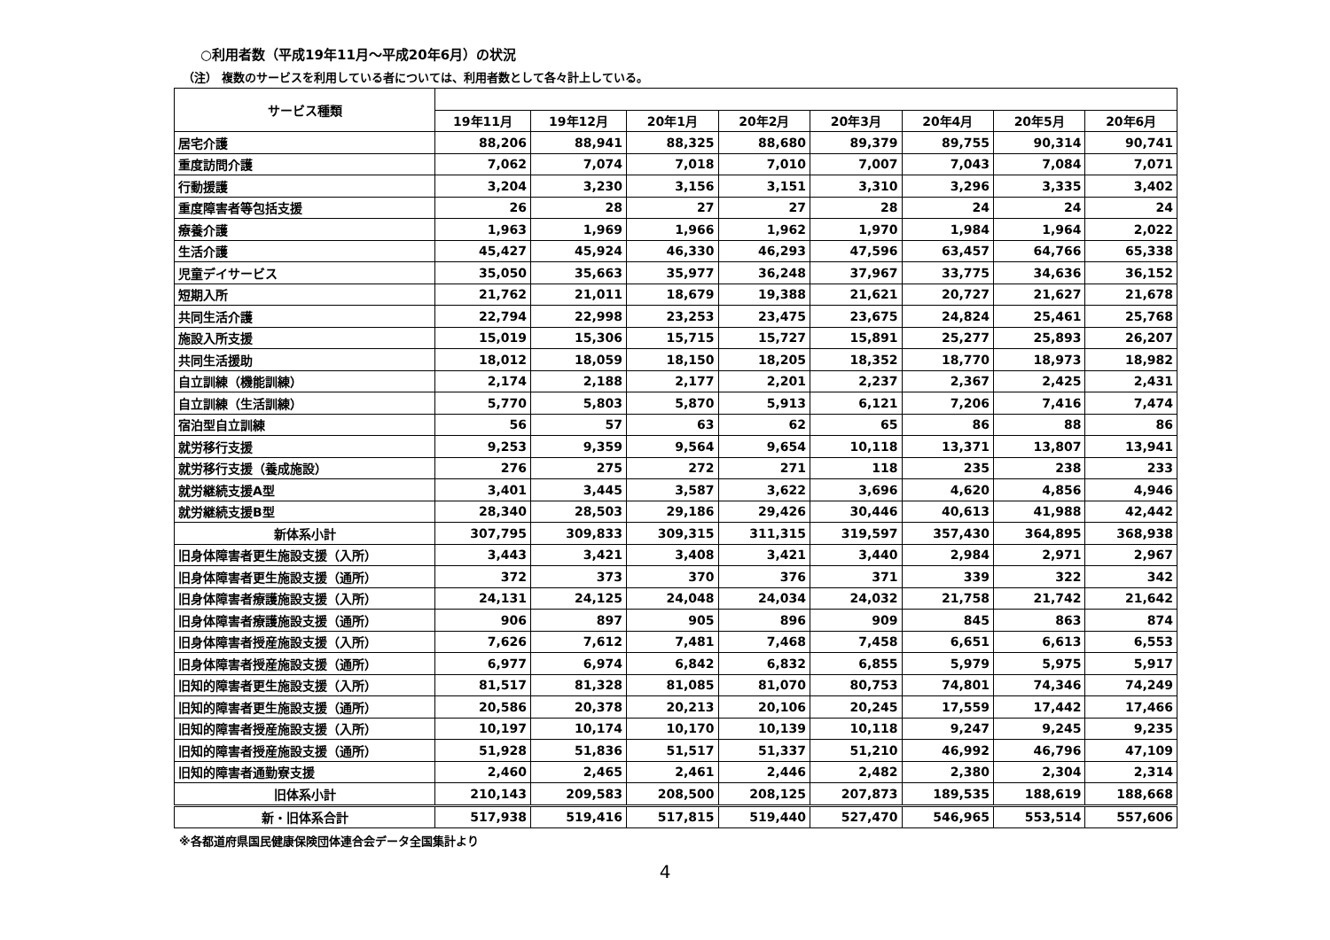○利用者数（平成19年11月～平成20年6月）の状況
（注） 複数のサービスを利用している者については、利用者数として各々計上している。
| サービス種類 | | | | | | | | |
| --- | --- | --- | --- | --- | --- | --- | --- | --- |
| | 19年11月 | 19年12月 | 20年1月 | 20年2月 | 20年3月 | 20年4月 | 20年5月 | 20年6月 |
| 居宅介護 | 88,206 | 88,941 | 88,325 | 88,680 | 89,379 | 89,755 | 90,314 | 90,741 |
| 重度訪問介護 | 7,062 | 7,074 | 7,018 | 7,010 | 7,007 | 7,043 | 7,084 | 7,071 |
| 行動援護 | 3,204 | 3,230 | 3,156 | 3,151 | 3,310 | 3,296 | 3,335 | 3,402 |
| 重度障害者等包括支援 | 26 | 28 | 27 | 27 | 28 | 24 | 24 | 24 |
| 療養介護 | 1,963 | 1,969 | 1,966 | 1,962 | 1,970 | 1,984 | 1,964 | 2,022 |
| 生活介護 | 45,427 | 45,924 | 46,330 | 46,293 | 47,596 | 63,457 | 64,766 | 65,338 |
| 児童デイサービス | 35,050 | 35,663 | 35,977 | 36,248 | 37,967 | 33,775 | 34,636 | 36,152 |
| 短期入所 | 21,762 | 21,011 | 18,679 | 19,388 | 21,621 | 20,727 | 21,627 | 21,678 |
| 共同生活介護 | 22,794 | 22,998 | 23,253 | 23,475 | 23,675 | 24,824 | 25,461 | 25,768 |
| 施設入所支援 | 15,019 | 15,306 | 15,715 | 15,727 | 15,891 | 25,277 | 25,893 | 26,207 |
| 共同生活援助 | 18,012 | 18,059 | 18,150 | 18,205 | 18,352 | 18,770 | 18,973 | 18,982 |
| 自立訓練（機能訓練） | 2,174 | 2,188 | 2,177 | 2,201 | 2,237 | 2,367 | 2,425 | 2,431 |
| 自立訓練（生活訓練） | 5,770 | 5,803 | 5,870 | 5,913 | 6,121 | 7,206 | 7,416 | 7,474 |
| 宿泊型自立訓練 | 56 | 57 | 63 | 62 | 65 | 86 | 88 | 86 |
| 就労移行支援 | 9,253 | 9,359 | 9,564 | 9,654 | 10,118 | 13,371 | 13,807 | 13,941 |
| 就労移行支援（養成施設） | 276 | 275 | 272 | 271 | 118 | 235 | 238 | 233 |
| 就労継続支援A型 | 3,401 | 3,445 | 3,587 | 3,622 | 3,696 | 4,620 | 4,856 | 4,946 |
| 就労継続支援B型 | 28,340 | 28,503 | 29,186 | 29,426 | 30,446 | 40,613 | 41,988 | 42,442 |
| 新体系小計 | 307,795 | 309,833 | 309,315 | 311,315 | 319,597 | 357,430 | 364,895 | 368,938 |
| 旧身体障害者更生施設支援（入所） | 3,443 | 3,421 | 3,408 | 3,421 | 3,440 | 2,984 | 2,971 | 2,967 |
| 旧身体障害者更生施設支援（通所） | 372 | 373 | 370 | 376 | 371 | 339 | 322 | 342 |
| 旧身体障害者療護施設支援（入所） | 24,131 | 24,125 | 24,048 | 24,034 | 24,032 | 21,758 | 21,742 | 21,642 |
| 旧身体障害者療護施設支援（通所） | 906 | 897 | 905 | 896 | 909 | 845 | 863 | 874 |
| 旧身体障害者授産施設支援（入所） | 7,626 | 7,612 | 7,481 | 7,468 | 7,458 | 6,651 | 6,613 | 6,553 |
| 旧身体障害者授産施設支援（通所） | 6,977 | 6,974 | 6,842 | 6,832 | 6,855 | 5,979 | 5,975 | 5,917 |
| 旧知的障害者更生施設支援（入所） | 81,517 | 81,328 | 81,085 | 81,070 | 80,753 | 74,801 | 74,346 | 74,249 |
| 旧知的障害者更生施設支援（通所） | 20,586 | 20,378 | 20,213 | 20,106 | 20,245 | 17,559 | 17,442 | 17,466 |
| 旧知的障害者授産施設支援（入所） | 10,197 | 10,174 | 10,170 | 10,139 | 10,118 | 9,247 | 9,245 | 9,235 |
| 旧知的障害者授産施設支援（通所） | 51,928 | 51,836 | 51,517 | 51,337 | 51,210 | 46,992 | 46,796 | 47,109 |
| 旧知的障害者通勤寮支援 | 2,460 | 2,465 | 2,461 | 2,446 | 2,482 | 2,380 | 2,304 | 2,314 |
| 旧体系小計 | 210,143 | 209,583 | 208,500 | 208,125 | 207,873 | 189,535 | 188,619 | 188,668 |
| 新・旧体系合計 | 517,938 | 519,416 | 517,815 | 519,440 | 527,470 | 546,965 | 553,514 | 557,606 |
※各都道府県国民健康保険団体連合会データ全国集計より
4